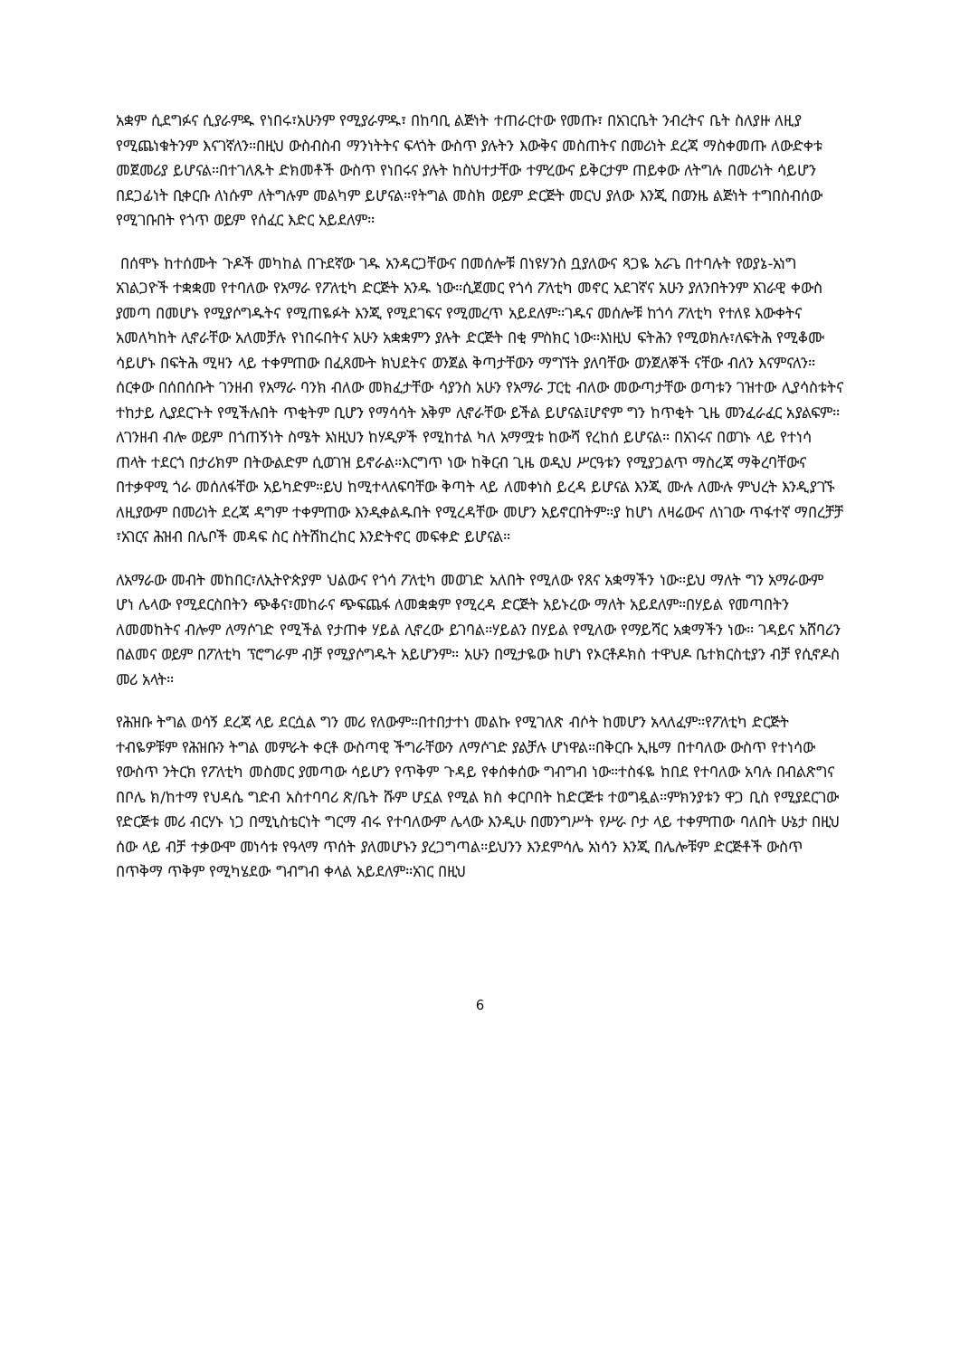አቋም ሲደግፉና ሲያራምዱ የነበሩ፣አሁንም የሚያራምዱ፣ በከባቢ ልጅነት ተጠራርተው የመጡ፣ በአገርቤት ንብረትና ቤት ስለያዙ ለዚያ የሚጨነቁትንም እናገኛለን።በዚህ ውስብስብ ማንነትትና ፍላጎት ውስጥ ያሉትን እውቅና መስጠትና በመሪነት ደረጃ ማስቀመጡ ለውድቀቱ መጀመሪያ ይሆናል።በተገለጹት ድክመቶች ውስጥ የነበሩና ያሉት ከስህተታቸው ተምረውና ይቅርታም ጠይቀው ለትግሉ በመሪነት ሳይሆን በደጋፊነት ቢቀርቡ ለነሱም ለትግሉም መልካም ይሆናል።የትግል መስክ ወይም ድርጅት መርህ ያለው እንጂ በወንዜ ልጅነት ተግበስብሰው የሚገቡበት የጎጥ ወይም የሰፈር እድር አይደለም።
በሰሞኑ ከተሰሙት ጉዶች መካከል በጉደኛው ገዱ አንዳርጋቸውና በመሰሎቹ በነዩሃንስ ቧያለውና ጻጋዬ አራጌ በተባሉት የወያኔ-አነግ አገልጋዮች ተቋቋመ የተባለው የአማራ የፖለቲካ ድርጅት አንዱ ነው።ሲጀመር የጎሳ ፖለቲካ መኖር አደገኛና አሁን ያለንበትንም አገራዊ ቀውስ ያመጣ በመሆኑ የሚያሶግዱትና የሚጠዬፉት እንጂ የሚደገፍና የሚመረጥ አይደለም።ገዱና መሰሎቹ ከጎሳ ፖለቲካ የተለዩ እውቀትና አመለካከት ሊኖራቸው አለመቻሉ የነበሩበትና አሁን አቋቋምን ያሉት ድርጅት በቂ ምስክር ነው።እነዚህ ፍትሕን የሚወክሉ፣ለፍትሕ የሚቆሙ ሳይሆኑ በፍትሕ ሚዛን ላይ ተቀምጠው በፈጸሙት ክህደትና ወንጀል ቅጣታቸውን ማግኘት ያለባቸው ወንጀለኞች ናቸው ብለን እናምናለን። ሰርቀው በሰበሰቡት ገንዘብ የአማራ ባንክ ብለው መክፈታቸው ሳያንስ አሁን የአማራ ፓርቲ ብለው መውጣታቸው ወጣቱን ገዝተው ሊያሳስቱትና ተከታይ ሊያደርጉት የሚችሉበት ጥቂትም ቢሆን የማሳሳት አቅም ሊኖራቸው ይችል ይሆናል፤ሆኖም ግን ከጥቂት ጊዜ መንፈራፈር አያልፍም። ለገንዘብ ብሎ ወይም በጎጠኝነት ስሜት እነዚህን ከሃዲዎች የሚከተል ካለ አማሟቱ ከውሻ የረከሰ ይሆናል። በአገሩና በወገኑ ላይ የተነሳ ጠላት ተደርጎ በታሪክም በትውልድም ሲወገዝ ይኖራል።እርግጥ ነው ከቅርብ ጊዜ ወዲህ ሥርዓቱን የሚያጋልጥ ማስረጃ ማቅረባቸውና በተቃዋሚ ጎራ መሰለፋቸው አይካድም።ይህ ከሚተላለፍባቸው ቅጣት ላይ ለመቀነስ ይረዳ ይሆናል እንጂ ሙሉ ለሙሉ ምህረት እንዲያገኙ ለዚያውም በመሪነት ደረጃ ዳግም ተቀምጠው እንዲቀልዱበት የሚረዳቸው መሆን አይኖርበትም።ያ ከሆነ ለዛሬውና ለነገው ጥፋተኛ ማበረቻቻ ፣አገርና ሕዝብ በሌቦች መዳፍ ስር ስትሽከረከር እንድትኖር መፍቀድ ይሆናል።
ለአማራው መብት መከበር፣ለኢትዮጵያም ህልውና የጎሳ ፖለቲካ መወገድ አለበት የሚለው የጸና አቋማችን ነው።ይህ ማለት ግን አማራውም ሆነ ሌላው የሚደርስበትን ጭቆና፣መከራና ጭፍጨፋ ለመቋቋም የሚረዳ ድርጅት አይኑረው ማለት አይደለም።በሃይል የመጣበትን ለመመከትና ብሎም ለማሶገድ የሚችል የታጠቀ ሃይል ሊኖረው ይገባል።ሃይልን በሃይል የሚለው የማይሻር አቋማችን ነው። ገዳይና አሸባሪን በልመና ወይም በፖለቲካ ፕሮግራም ብቻ የሚያሶግዱት አይሆንም። አሁን በሚታዬው ከሆነ የኦርቶዶክስ ተዋህዶ ቤተክርስቲያን ብቻ የሲኖዶስ መሪ አላት።
የሕዝቡ ትግል ወሳኝ ደረጃ ላይ ደርሷል ግን መሪ የለውም።በተበታተነ መልኩ የሚገለጽ ብሶት ከመሆን አላለፈም።የፖለቲካ ድርጅት ተብዬዎቹም የሕዝቡን ትግል መምራት ቀርቶ ውስጣዊ ችግራቸውን ለማሶገድ ያልቻሉ ሆነዋል።በቅርቡ ኢዜማ በተባለው ውስጥ የተነሳው የውስጥ ንትርክ የፖለቲካ መስመር ያመጣው ሳይሆን የጥቅም ጉዳይ የቀሰቀሰው ግብግብ ነው።ተስፋዬ ከበደ የተባለው አባሉ በብልጽግና በቦሌ ክ/ከተማ የህዳሴ ግድብ አስተባባሪ ጽ/ቤት ሹም ሆኗል የሚል ክስ ቀርቦበት ከድርጅቱ ተወግዷል።ምክንያቱን ዋጋ ቢስ የሚያደርገው የድርጅቱ መሪ ብርሃኑ ነጋ በሚኒስቴርነት ግርማ ብሩ የተባለውም ሌላው እንዲሁ በመንግሥት የሥራ ቦታ ላይ ተቀምጠው ባለበት ሁኔታ በዚህ ሰው ላይ ብቻ ተቃውሞ መነሳቱ የዓላማ ጥሰት ያለመሆኑን ያረጋግጣል።ይህንን እንደምሳሌ አነሳን እንጂ በሌሎቹም ድርጅቶች ውስጥ በጥቅማ ጥቅም የሚካሄደው ግብግብ ቀላል አይደለም።አገር በዚህ
6